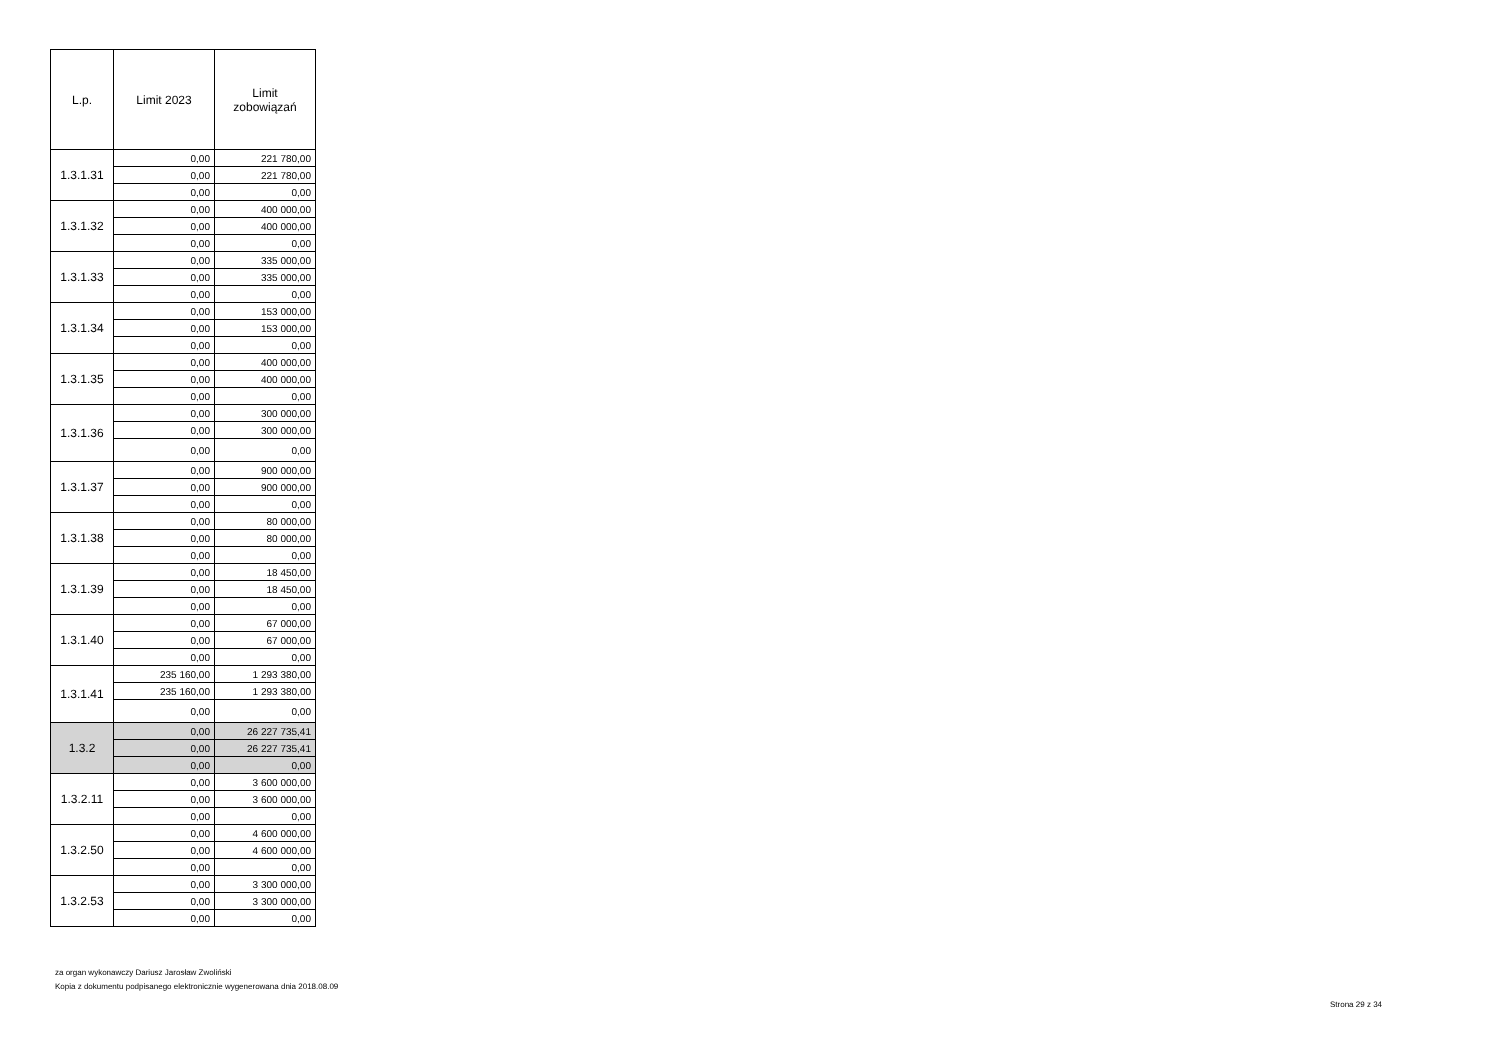| L.p. | Limit 2023 | Limit zobowiązań |
| --- | --- | --- |
| 1.3.1.31 | 0,00 | 221 780,00 |
| | 0,00 | 221 780,00 |
| | 0,00 | 0,00 |
| 1.3.1.32 | 0,00 | 400 000,00 |
| | 0,00 | 400 000,00 |
| | 0,00 | 0,00 |
| 1.3.1.33 | 0,00 | 335 000,00 |
| | 0,00 | 335 000,00 |
| | 0,00 | 0,00 |
| 1.3.1.34 | 0,00 | 153 000,00 |
| | 0,00 | 153 000,00 |
| | 0,00 | 0,00 |
| 1.3.1.35 | 0,00 | 400 000,00 |
| | 0,00 | 400 000,00 |
| | 0,00 | 0,00 |
| 1.3.1.36 | 0,00 | 300 000,00 |
| | 0,00 | 300 000,00 |
| | 0,00 | 0,00 |
| 1.3.1.37 | 0,00 | 900 000,00 |
| | 0,00 | 900 000,00 |
| | 0,00 | 0,00 |
| 1.3.1.38 | 0,00 | 80 000,00 |
| | 0,00 | 80 000,00 |
| | 0,00 | 0,00 |
| 1.3.1.39 | 0,00 | 18 450,00 |
| | 0,00 | 18 450,00 |
| | 0,00 | 0,00 |
| 1.3.1.40 | 0,00 | 67 000,00 |
| | 0,00 | 67 000,00 |
| | 0,00 | 0,00 |
| 1.3.1.41 | 235 160,00 | 1 293 380,00 |
| | 235 160,00 | 1 293 380,00 |
| | 0,00 | 0,00 |
| 1.3.2 | 0,00 | 26 227 735,41 |
| | 0,00 | 26 227 735,41 |
| | 0,00 | 0,00 |
| 1.3.2.11 | 0,00 | 3 600 000,00 |
| | 0,00 | 3 600 000,00 |
| | 0,00 | 0,00 |
| 1.3.2.50 | 0,00 | 4 600 000,00 |
| | 0,00 | 4 600 000,00 |
| | 0,00 | 0,00 |
| 1.3.2.53 | 0,00 | 3 300 000,00 |
| | 0,00 | 3 300 000,00 |
| | 0,00 | 0,00 |
za organ wykonawczy Dariusz Jarosław Zwoliński
Kopia z dokumentu podpisanego elektronicznie wygenerowana dnia 2018.08.09
Strona 29 z 34